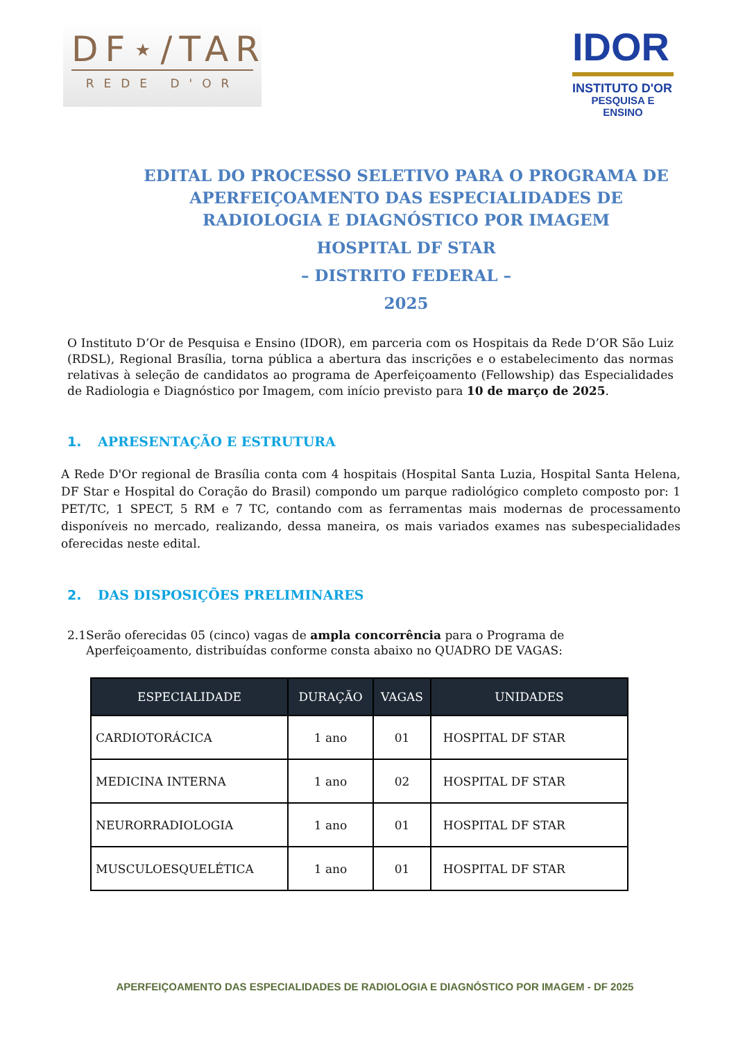DF⋆/TAR
REDE D'OR
IDOR
INSTITUTO D'OR
PESQUISA E ENSINO
EDITAL DO PROCESSO SELETIVO PARA O PROGRAMA DE APERFEIÇOAMENTO DAS ESPECIALIDADES DE RADIOLOGIA E DIAGNÓSTICO POR IMAGEM
HOSPITAL DF STAR
– DISTRITO FEDERAL –
2025
O Instituto D’Or de Pesquisa e Ensino (IDOR), em parceria com os Hospitais da Rede D’OR São Luiz (RDSL), Regional Brasília, torna pública a abertura das inscrições e o estabelecimento das normas relativas à seleção de candidatos ao programa de Aperfeiçoamento (Fellowship) das Especialidades de Radiologia e Diagnóstico por Imagem, com início previsto para 10 de março de 2025.
1. APRESENTAÇÃO E ESTRUTURA
A Rede D'Or regional de Brasília conta com 4 hospitais (Hospital Santa Luzia, Hospital Santa Helena, DF Star e Hospital do Coração do Brasil) compondo um parque radiológico completo composto por: 1 PET/TC, 1 SPECT, 5 RM e 7 TC, contando com as ferramentas mais modernas de processamento disponíveis no mercado, realizando, dessa maneira, os mais variados exames nas subespecialidades oferecidas neste edital.
2. DAS DISPOSIÇÕES PRELIMINARES
2.1 Serão oferecidas 05 (cinco) vagas de ampla concorrência para o Programa de Aperfeiçoamento, distribuídas conforme consta abaixo no QUADRO DE VAGAS:
| ESPECIALIDADE | DURAÇÃO | VAGAS | UNIDADES |
| --- | --- | --- | --- |
| CARDIOTORÁCICA | 1 ano | 01 | HOSPITAL DF STAR |
| MEDICINA INTERNA | 1 ano | 02 | HOSPITAL DF STAR |
| NEURORRADIOLOGIA | 1 ano | 01 | HOSPITAL DF STAR |
| MUSCULOESQUELÉTICA | 1 ano | 01 | HOSPITAL DF STAR |
APERFEIÇOAMENTO DAS ESPECIALIDADES DE RADIOLOGIA E DIAGNÓSTICO POR IMAGEM - DF 2025